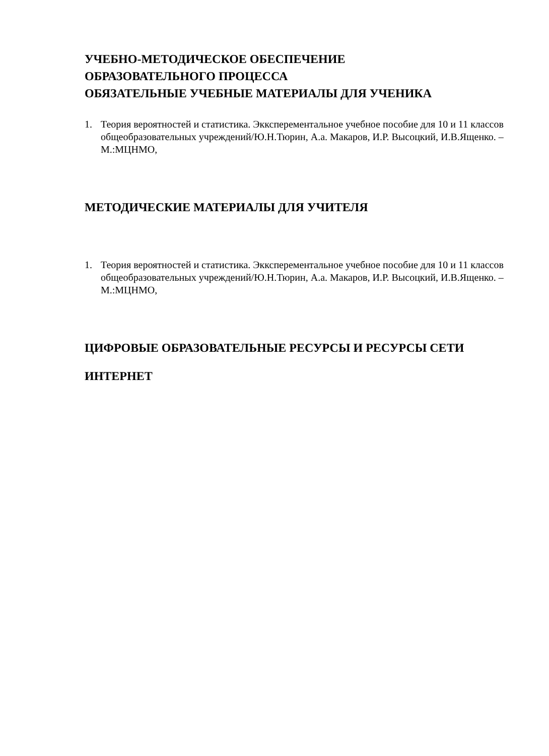УЧЕБНО-МЕТОДИЧЕСКОЕ ОБЕСПЕЧЕНИЕ
ОБРАЗОВАТЕЛЬНОГО ПРОЦЕССА
ОБЯЗАТЕЛЬНЫЕ УЧЕБНЫЕ МАТЕРИАЛЫ ДЛЯ УЧЕНИКА
1. Теория вероятностей и статистика. Экксперементальное учебное пособие для 10 и 11 классов общеобразовательных учреждений/Ю.Н.Тюрин, А.а. Макаров, И.Р. Высоцкий, И.В.Ященко. – М.:МЦНМО,
МЕТОДИЧЕСКИЕ МАТЕРИАЛЫ ДЛЯ УЧИТЕЛЯ
1. Теория вероятностей и статистика. Экксперементальное учебное пособие для 10 и 11 классов общеобразовательных учреждений/Ю.Н.Тюрин, А.а. Макаров, И.Р. Высоцкий, И.В.Ященко. – М.:МЦНМО,
ЦИФРОВЫЕ ОБРАЗОВАТЕЛЬНЫЕ РЕСУРСЫ И РЕСУРСЫ СЕТИ
ИНТЕРНЕТ